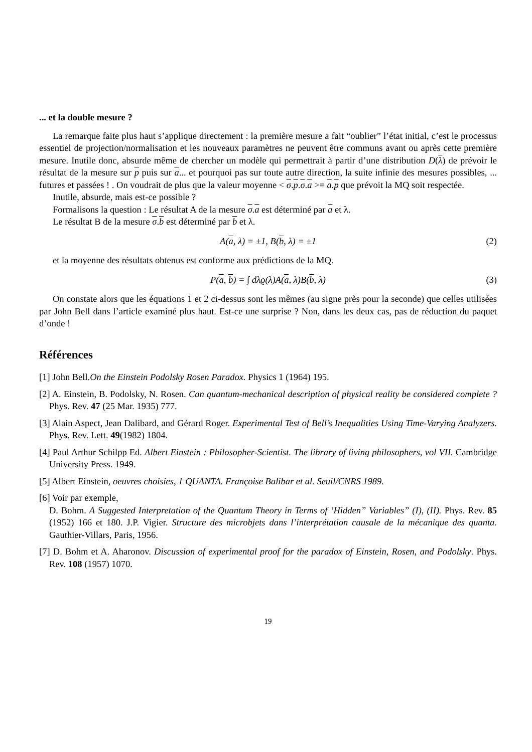... et la double mesure ?
La remarque faite plus haut s’applique directement : la première mesure a fait “oublier” l’état initial, c’est le processus essentiel de projection/normalisation et les nouveaux paramètres ne peuvent être communs avant ou après cette première mesure. Inutile donc, absurde même de chercher un modèle qui permettrait à partir d’une distribution D(λ) de prévoir le résultat de la mesure sur p puis sur a... et pourquoi pas sur toute autre direction, la suite infinie des mesures possibles, ... futures et passées ! . On voudrait de plus que la valeur moyenne < σ.p.σ.a >= a.p que prévoit la MQ soit respectée.
Inutile, absurde, mais est-ce possible ?
Formalisons la question : Le résultat A de la mesure σ.a est déterminé par a et λ.
Le résultat B de la mesure σ.b est déterminé par b et λ.
A(a, λ) = ±1, B(b, λ) = ±1 (2)
et la moyenne des résultats obtenus est conforme aux prédictions de la MQ.
P(a, b) = ∫ dλϱ(λ)A(a, λ)B(b, λ) (3)
On constate alors que les équations 1 et 2 ci-dessus sont les mêmes (au signe près pour la seconde) que celles utilisées par John Bell dans l’article examiné plus haut. Est-ce une surprise ? Non, dans les deux cas, pas de réduction du paquet d’onde !
Références
[1] John Bell.On the Einstein Podolsky Rosen Paradox. Physics 1 (1964) 195.
[2] A. Einstein, B. Podolsky, N. Rosen. Can quantum-mechanical description of physical reality be considered complete ? Phys. Rev. 47 (25 Mar. 1935) 777.
[3] Alain Aspect, Jean Dalibard, and Gérard Roger. Experimental Test of Bell’s Inequalities Using Time-Varying Analyzers. Phys. Rev. Lett. 49(1982) 1804.
[4] Paul Arthur Schilpp Ed. Albert Einstein : Philosopher-Scientist. The library of living philosophers, vol VII. Cambridge University Press. 1949.
[5] Albert Einstein, oeuvres choisies, 1 QUANTA. Françoise Balibar et al. Seuil/CNRS 1989.
[6] Voir par exemple,
D. Bohm. A Suggested Interpretation of the Quantum Theory in Terms of ‘Hidden” Variables” (I), (II). Phys. Rev. 85 (1952) 166 et 180. J.P. Vigier. Structure des microbjets dans l’interprétation causale de la mécanique des quanta. Gauthier-Villars, Paris, 1956.
[7] D. Bohm et A. Aharonov. Discussion of experimental proof for the paradox of Einstein, Rosen, and Podolsky. Phys. Rev. 108 (1957) 1070.
19